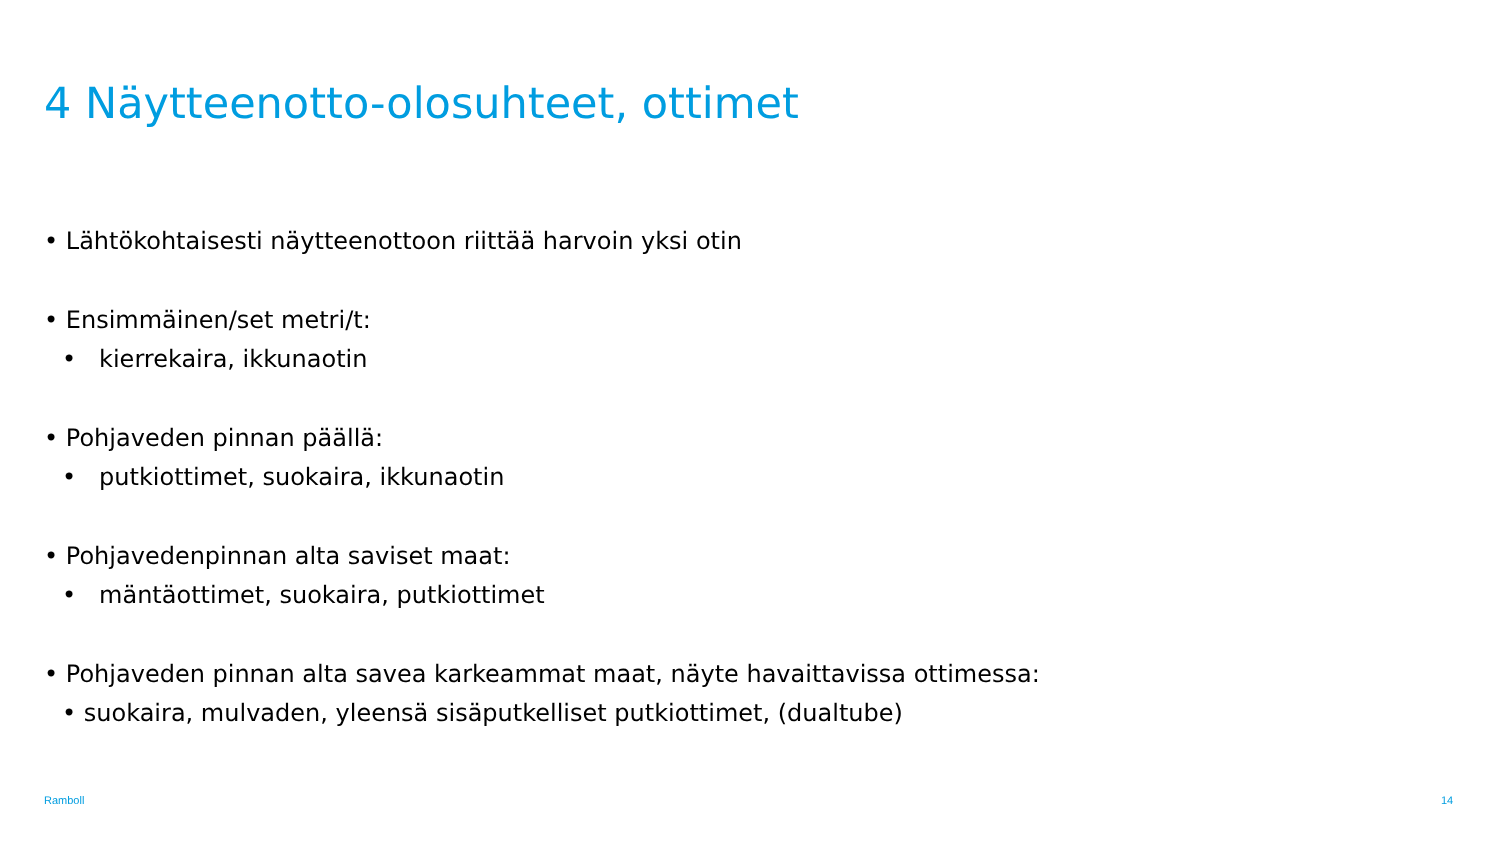4 Näytteenotto-olosuhteet, ottimet
• Lähtökohtaisesti näytteenottoon riittää harvoin yksi otin
• Ensimmäinen/set metri/t:
• kierrekaira, ikkunaotin
• Pohjaveden pinnan päällä:
• putkiottimet, suokaira, ikkunaotin
• Pohjavedenpinnan alta saviset maat:
• mäntäottimet, suokaira, putkiottimet
• Pohjaveden pinnan alta savea karkeammat maat, näyte havaittavissa ottimessa:
• suokaira, mulvaden, yleensä sisäputkelliset putkiottimet, (dualtube)
Ramboll 14